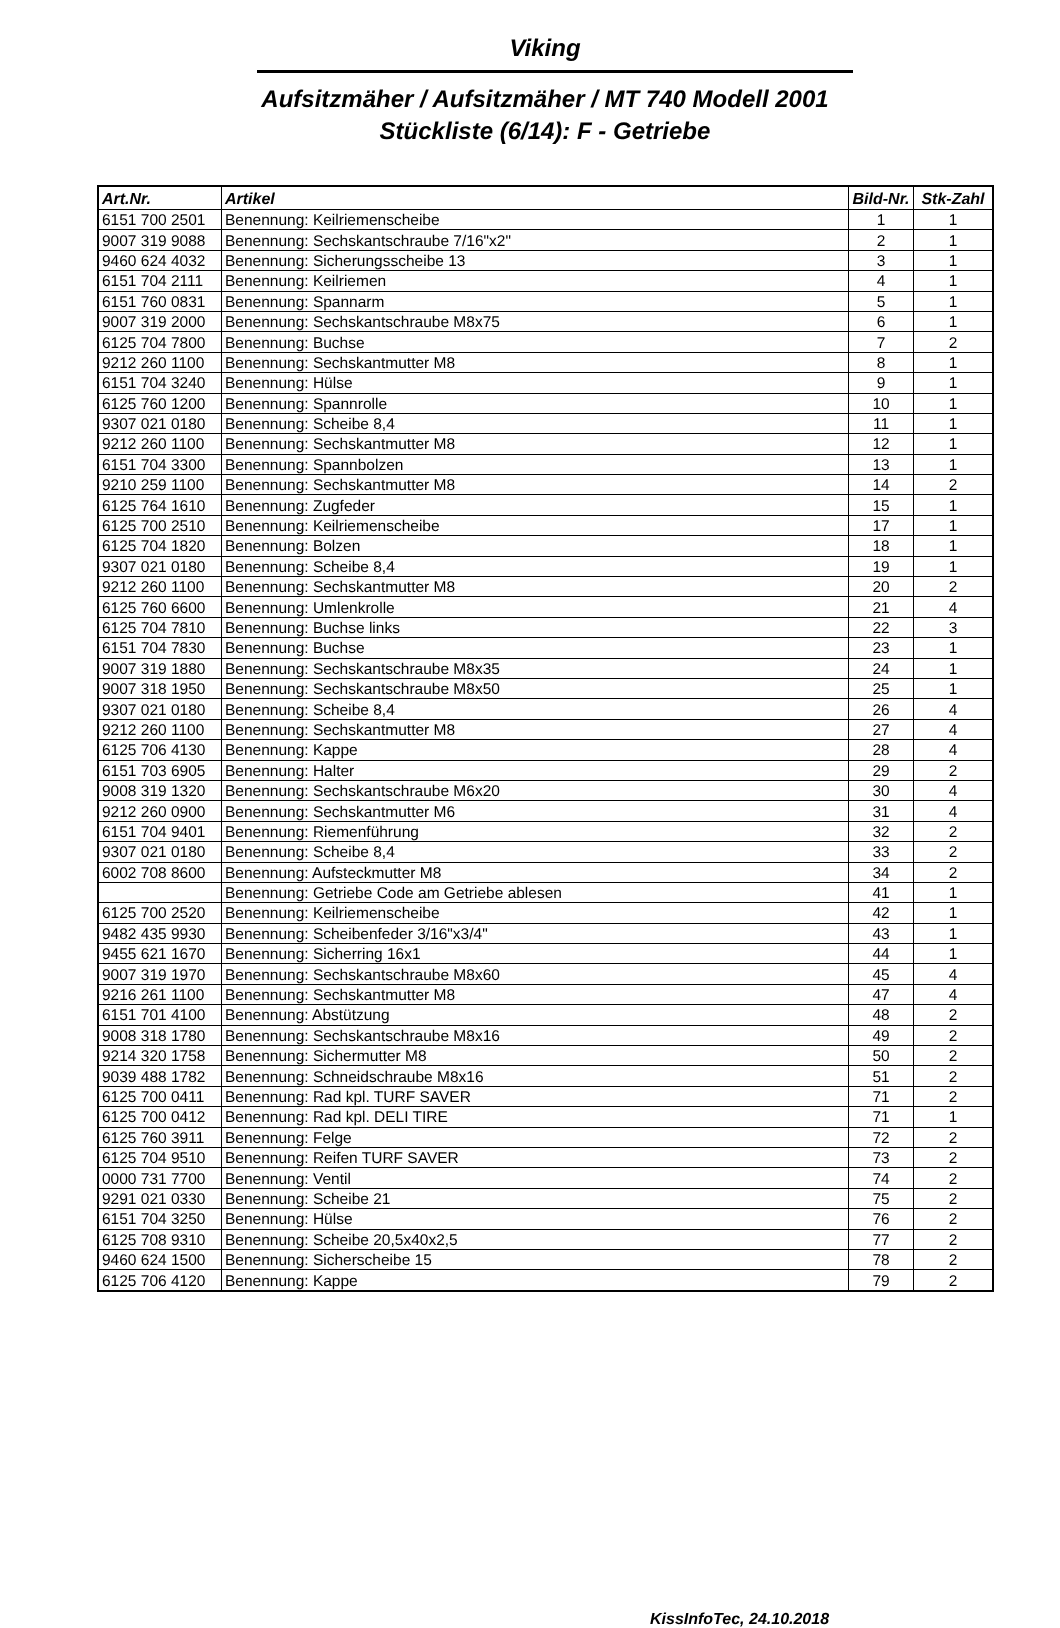Viking
Aufsitzmäher / Aufsitzmäher / MT 740 Modell 2001
Stückliste (6/14): F - Getriebe
| Art.Nr. | Artikel | Bild-Nr. | Stk-Zahl |
| --- | --- | --- | --- |
| 6151 700 2501 | Benennung: Keilriemenscheibe | 1 | 1 |
| 9007 319 9088 | Benennung: Sechskantschraube 7/16"x2" | 2 | 1 |
| 9460 624 4032 | Benennung: Sicherungsscheibe 13 | 3 | 1 |
| 6151 704 2111 | Benennung: Keilriemen | 4 | 1 |
| 6151 760 0831 | Benennung: Spannarm | 5 | 1 |
| 9007 319 2000 | Benennung: Sechskantschraube M8x75 | 6 | 1 |
| 6125 704 7800 | Benennung: Buchse | 7 | 2 |
| 9212 260 1100 | Benennung: Sechskantmutter M8 | 8 | 1 |
| 6151 704 3240 | Benennung: Hülse | 9 | 1 |
| 6125 760 1200 | Benennung: Spannrolle | 10 | 1 |
| 9307 021 0180 | Benennung: Scheibe 8,4 | 11 | 1 |
| 9212 260 1100 | Benennung: Sechskantmutter M8 | 12 | 1 |
| 6151 704 3300 | Benennung: Spannbolzen | 13 | 1 |
| 9210 259 1100 | Benennung: Sechskantmutter M8 | 14 | 2 |
| 6125 764 1610 | Benennung: Zugfeder | 15 | 1 |
| 6125 700 2510 | Benennung: Keilriemenscheibe | 17 | 1 |
| 6125 704 1820 | Benennung: Bolzen | 18 | 1 |
| 9307 021 0180 | Benennung: Scheibe 8,4 | 19 | 1 |
| 9212 260 1100 | Benennung: Sechskantmutter M8 | 20 | 2 |
| 6125 760 6600 | Benennung: Umlenkrolle | 21 | 4 |
| 6125 704 7810 | Benennung: Buchse links | 22 | 3 |
| 6151 704 7830 | Benennung: Buchse | 23 | 1 |
| 9007 319 1880 | Benennung: Sechskantschraube M8x35 | 24 | 1 |
| 9007 318 1950 | Benennung: Sechskantschraube M8x50 | 25 | 1 |
| 9307 021 0180 | Benennung: Scheibe 8,4 | 26 | 4 |
| 9212 260 1100 | Benennung: Sechskantmutter M8 | 27 | 4 |
| 6125 706 4130 | Benennung: Kappe | 28 | 4 |
| 6151 703 6905 | Benennung: Halter | 29 | 2 |
| 9008 319 1320 | Benennung: Sechskantschraube M6x20 | 30 | 4 |
| 9212 260 0900 | Benennung: Sechskantmutter M6 | 31 | 4 |
| 6151 704 9401 | Benennung: Riemenführung | 32 | 2 |
| 9307 021 0180 | Benennung: Scheibe 8,4 | 33 | 2 |
| 6002 708 8600 | Benennung: Aufsteckmutter M8 | 34 | 2 |
| | Benennung: Getriebe Code am Getriebe ablesen | 41 | 1 |
| 6125 700 2520 | Benennung: Keilriemenscheibe | 42 | 1 |
| 9482 435 9930 | Benennung: Scheibenfeder 3/16"x3/4" | 43 | 1 |
| 9455 621 1670 | Benennung: Sicherring 16x1 | 44 | 1 |
| 9007 319 1970 | Benennung: Sechskantschraube M8x60 | 45 | 4 |
| 9216 261 1100 | Benennung: Sechskantmutter M8 | 47 | 4 |
| 6151 701 4100 | Benennung: Abstützung | 48 | 2 |
| 9008 318 1780 | Benennung: Sechskantschraube M8x16 | 49 | 2 |
| 9214 320 1758 | Benennung: Sichermutter M8 | 50 | 2 |
| 9039 488 1782 | Benennung: Schneidschraube M8x16 | 51 | 2 |
| 6125 700 0411 | Benennung: Rad kpl. TURF SAVER | 71 | 2 |
| 6125 700 0412 | Benennung: Rad kpl. DELI TIRE | 71 | 1 |
| 6125 760 3911 | Benennung: Felge | 72 | 2 |
| 6125 704 9510 | Benennung: Reifen TURF SAVER | 73 | 2 |
| 0000 731 7700 | Benennung: Ventil | 74 | 2 |
| 9291 021 0330 | Benennung: Scheibe 21 | 75 | 2 |
| 6151 704 3250 | Benennung: Hülse | 76 | 2 |
| 6125 708 9310 | Benennung: Scheibe 20,5x40x2,5 | 77 | 2 |
| 9460 624 1500 | Benennung: Sicherscheibe 15 | 78 | 2 |
| 6125 706 4120 | Benennung: Kappe | 79 | 2 |
KissInfoTec, 24.10.2018